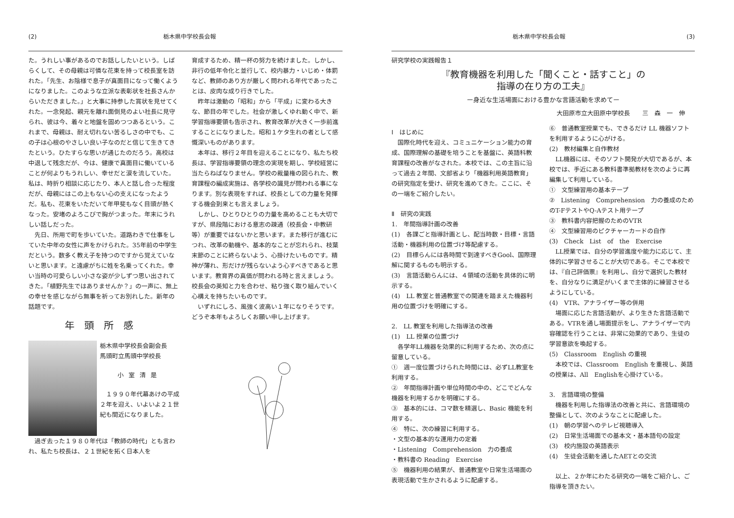(2) 栃木県中学校長会報
た。うれしい事があるのでお話ししたいという。しばらくして、その母親は可憐な花束を持って校長室を訪れた。「先生、お陰様で息子が真面目になって働くようになりました。このような立派な表彰状を社長さんからいただきました。」と大事に持参した賞状を見せてくれた。一念発起、親元を離れ面倒見のよい社長に見守られ、彼は今、着々と地盤を固めつつあるという。これまで、母親は、耐え切れない苦るしさの中でも、この子は心根のやさしい良い子なのだと信じて生きてきたという。ひたすらな思いが通じたのだろう。高校は中退して残念だが、今は、健康で真面目に働いていることが何よりもうれしい、幸せだと涙を流していた。私は、時折り相談に応じたり、本人と話し合った程度だが、母親にはこの上もない心の支えになったようだ。私も、花束をいただいて年甲斐もなく目頭が熱くなった。安堵のよろこびで胸がつまった。年末にうれしい話しだった。
先日、所用で町を歩いていた。道路わきで仕事をしていた中年の女性に声をかけられた。35年前の中学生だという。数多く教え子を持つのですから覚えていないと思います。と遠慮がちに姓を名乗ってくれた。幸い当時の可愛らしい小さな姿が少しずつ思い出されてきた。「植野先生ではありませんか？」の一声に、無上の幸せを感じながら無事を祈ってお別れした。新年の話題です。
年頭所感
栃木県中学校長会副会長
馬頭町立馬頭中学校長
小室清是
１９９０年代幕あけの平成２年を迎え、いよいよ２１世紀も間近になりました。
過ぎ去った１９８０年代は「教師の時代」とも言われ、私たち校長は、２１世紀を拓く日本人を
育成するため、精一杯の努力を続けました。しかし、非行の低年令化と並行して、校内暴力・いじめ・体罰など、教師のあり方が厳しく問われる年代であったことは、皮肉な成り行きでした。
昨年は激動の「昭和」から「平成」に変わる大きな、節目の年でした。社会が激しくゆれ動く中で、新学習指導要領も告示され、教育改革が大きく一歩前進することになりました。昭和１ケタ生れの者として感慨深いものがあります。
本年は、移行２年目を迎えることになり、私たち校長は、学習指導要領の理念の実現を期し、学校経営に当たらねばなりません。学校の裁量権の図られた、教育課程の編成実施は、各学校の識見が問われる事になります。別な表現をすれば、校長としての力量を発揮する機会到来とも言えましょう。
しかし、ひとりひとりの力量を高めることも大切ですが、県段階における意志の疎通（校長会・中教研等）が重要ではないかと思います。また移行が進むにつれ、改革の動機や、基本的なことが忘れられ、枝葉末節のことに終らないよう、心掛けたいものです。精神が薄れ、形だけが残らないよう心すべきであると思います。教育界の真価が問われる時と言えましょう。校長会の英知と力を合わせ、粘り強く取り組んでいく心構えを持ちたいものです。
いずれにしろ、風強く波高い１年になりそうです。どうぞ本年もよろしくお願い申し上げます。
栃木県中学校長会報 (3)
研究学校の実践報告１
『教育機器を利用した「聞くこと・話すこと」の
指導の在り方の工夫』
ー身近な生活場面における豊かな言語活動を求めてー
大田原市立大田原中学校長　　三　森　一　伸
Ⅰ　はじめに
国際化時代を迎え、コミュニケーション能力の育成、国際理解の基礎を培うことを基盤に、英語科教育課程の改善がなされた。本校では、この主旨に沿って過去２年間、文部省より「機器利用英語教育」の研究指定を受け、研究を進めてきた。ここに、その一端をご紹介したい。
Ⅱ　研究の実践
1.　年間指導計画の改善
(1)　各課ごと指導計画とし、配当時数・目標・言語活動・機器利用の位置づけ等配慮する。
(2)　目標らんには各時間で到達すべきGool、国際理解に関するものも明示する。
(3)　言語活動らんには、４領域の活動を具体的に明示する。
(4)　LL 教室と普通教室での関連を踏まえた機器利用の位置づけを明確にする。
2.　LL 教室を利用した指導法の改善
(1)　LL 授業の位置づけ
各学年LL機器を効果的に利用するため、次の点に留意している。
①　週一度位置づけられた時間には、必ずLL教室を利用する。
②　年間指導計画や単位時間の中の、どこでどんな機器を利用するかを明確にする。
③　基本的には、コマ数を精選し、Basic 機能を利用する。
④　特に、次の練習に利用する。
・文型の基本的な運用力の定着
・Listening　Comprehension　力の養成
・教科書の Reading　Exercise
⑤　機器利用の結果が、普通教室や日常生活場面の表現活動で生かされるように配慮する。
⑥　普通教室授業でも、できるだけ LL 機器ソフトを利用するように心がける。
(2)　教材編集と自作教材
LL機器には、そのソフト開発が大切であるが、本校では、手近にある教科書準拠教材を次のように再編集して利用している。
①　文型練習用の基本テープ
②　Listening　Comprehension　力の養成のためのT-FテストやQ-Aテスト用テープ
③　教科書内容把握のためのVTR
④　文型練習用のピクチャーカードの自作
(3)　Check　List　of　the　Exercise
LL授業では、自分の学習進度や能力に応じて、主体的に学習させることが大切である。そこで本校では、『自己評価票』を利用し、自分で選択した教材を、自分なりに満足がいくまで主体的に練習させるようにしている。
(4)　VTR、アナライザー等の併用
場面に応じた言語活動が、より生きた言語活動である。VTRを通し場面提示をし、アナライザーで内容確認を行うことは、非常に効果的であり、生徒の学習意欲を喚起する。
(5)　Classroom　English の重視
本校では、Classroom　English を重視し、英語の授業は、All　Englishを心掛けている。
3.　言語環境の整備
機器を利用した指導法の改善と共に、言語環境の整備として、次のようなことに配慮した。
(1)　朝の学習へのテレビ視聴導入
(2)　日常生活場面での基本文・基本語句の設定
(3)　校内施設の英語表示
(4)　生徒会活動を通したAETとの交流
以上、２か年にわたる研究の一端をご紹介し、ご指導を頂きたい。